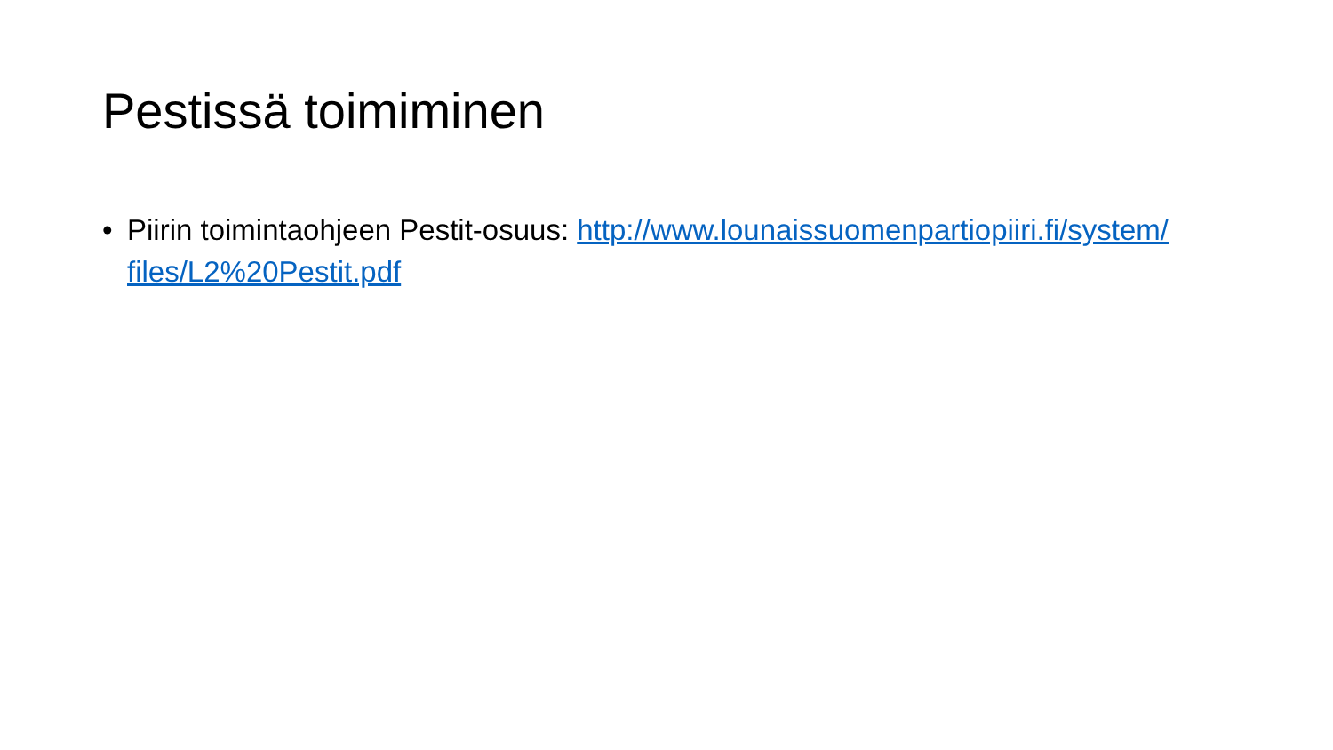Pestissä toimiminen
• Piirin toimintaohjeen Pestit-osuus: http://www.lounaissuomenpartiopiiri.fi/system/files/L2%20Pestit.pdf